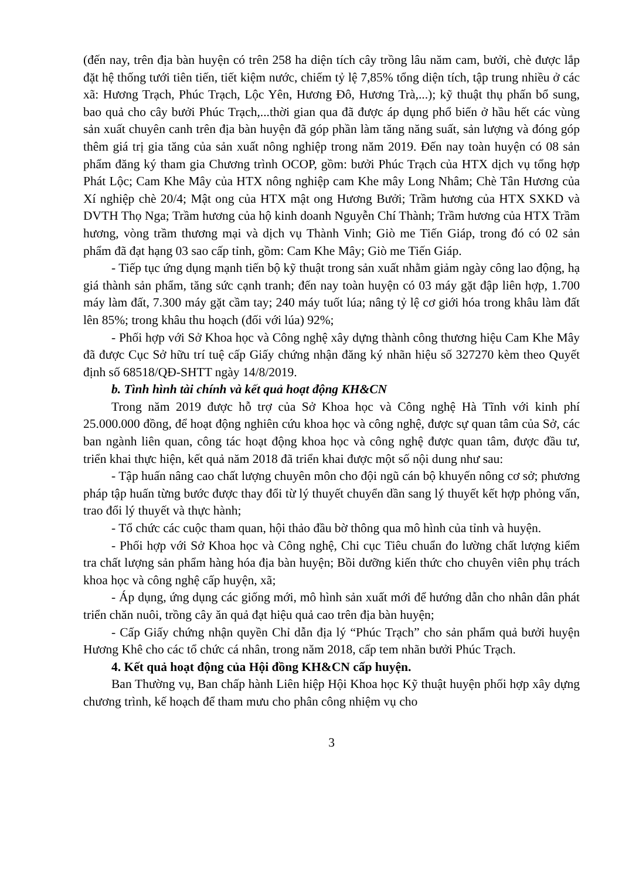(đến nay, trên địa bàn huyện có trên 258 ha diện tích cây trồng lâu năm cam, bưởi, chè được lắp đặt hệ thống tưới tiên tiến, tiết kiệm nước, chiếm tỷ lệ 7,85% tổng diện tích, tập trung nhiều ở các xã: Hương Trạch, Phúc Trạch, Lộc Yên, Hương Đô, Hương Trà,...); kỹ thuật thụ phấn bổ sung, bao quả cho cây bưởi Phúc Trạch,...thời gian qua đã được áp dụng phổ biến ở hầu hết các vùng sản xuất chuyên canh trên địa bàn huyện đã góp phần làm tăng năng suất, sản lượng và đóng góp thêm giá trị gia tăng của sản xuất nông nghiệp trong năm 2019. Đến nay toàn huyện có 08 sản phẩm đăng ký tham gia Chương trình OCOP, gồm: bưởi Phúc Trạch của HTX dịch vụ tổng hợp Phát Lộc; Cam Khe Mây của HTX nông nghiệp cam Khe mây Long Nhâm; Chè Tân Hương của Xí nghiệp chè 20/4; Mật ong của HTX mật ong Hương Bưởi; Trầm hương của HTX SXKD và DVTH Thọ Nga; Trầm hương của hộ kinh doanh Nguyễn Chí Thành; Trầm hương của HTX Trầm hương, vòng trầm thương mại và dịch vụ Thành Vinh; Giò me Tiến Giáp, trong đó có 02 sản phẩm đã đạt hạng 03 sao cấp tỉnh, gồm: Cam Khe Mây; Giò me Tiến Giáp.
- Tiếp tục ứng dụng mạnh tiến bộ kỹ thuật trong sản xuất nhằm giảm ngày công lao động, hạ giá thành sản phẩm, tăng sức cạnh tranh; đến nay toàn huyện có 03 máy gặt đập liên hợp, 1.700 máy làm đất, 7.300 máy gặt cầm tay; 240 máy tuốt lúa; nâng tỷ lệ cơ giới hóa trong khâu làm đất lên 85%; trong khâu thu hoạch (đối với lúa) 92%;
- Phối hợp với Sở Khoa học và Công nghệ xây dựng thành công thương hiệu Cam Khe Mây đã được Cục Sở hữu trí tuệ cấp Giấy chứng nhận đăng ký nhãn hiệu số 327270 kèm theo Quyết định số 68518/QĐ-SHTT ngày 14/8/2019.
b. Tình hình tài chính và kết quả hoạt động KH&CN
Trong năm 2019 được hỗ trợ của Sở Khoa học và Công nghệ Hà Tĩnh với kinh phí 25.000.000 đồng, để hoạt động nghiên cứu khoa học và công nghệ, được sự quan tâm của Sở, các ban ngành liên quan, công tác hoạt động khoa học và công nghệ được quan tâm, được đầu tư, triển khai thực hiện, kết quả năm 2018 đã triển khai được một số nội dung như sau:
- Tập huấn nâng cao chất lượng chuyên môn cho đội ngũ cán bộ khuyến nông cơ sở; phương pháp tập huấn từng bước được thay đổi từ lý thuyết chuyển dần sang lý thuyết kết hợp phỏng vấn, trao đổi lý thuyết và thực hành;
- Tổ chức các cuộc tham quan, hội thảo đầu bờ thông qua mô hình của tỉnh và huyện.
- Phối hợp với Sở Khoa học và Công nghệ, Chi cục Tiêu chuẩn đo lường chất lượng kiểm tra chất lượng sản phẩm hàng hóa địa bàn huyện; Bồi dưỡng kiến thức cho chuyên viên phụ trách khoa học và công nghệ cấp huyện, xã;
- Áp dụng, ứng dụng các giống mới, mô hình sản xuất mới để hướng dẫn cho nhân dân phát triển chăn nuôi, trồng cây ăn quả đạt hiệu quả cao trên địa bàn huyện;
- Cấp Giấy chứng nhận quyền Chỉ dẫn địa lý “Phúc Trạch” cho sản phẩm quả bưởi huyện Hương Khê cho các tổ chức cá nhân, trong năm 2018, cấp tem nhãn bưởi Phúc Trạch.
4. Kết quả hoạt động của Hội đồng KH&CN cấp huyện.
Ban Thường vụ, Ban chấp hành Liên hiệp Hội Khoa học Kỹ thuật huyện phối hợp xây dựng chương trình, kế hoạch để tham mưu cho phân công nhiệm vụ cho
3